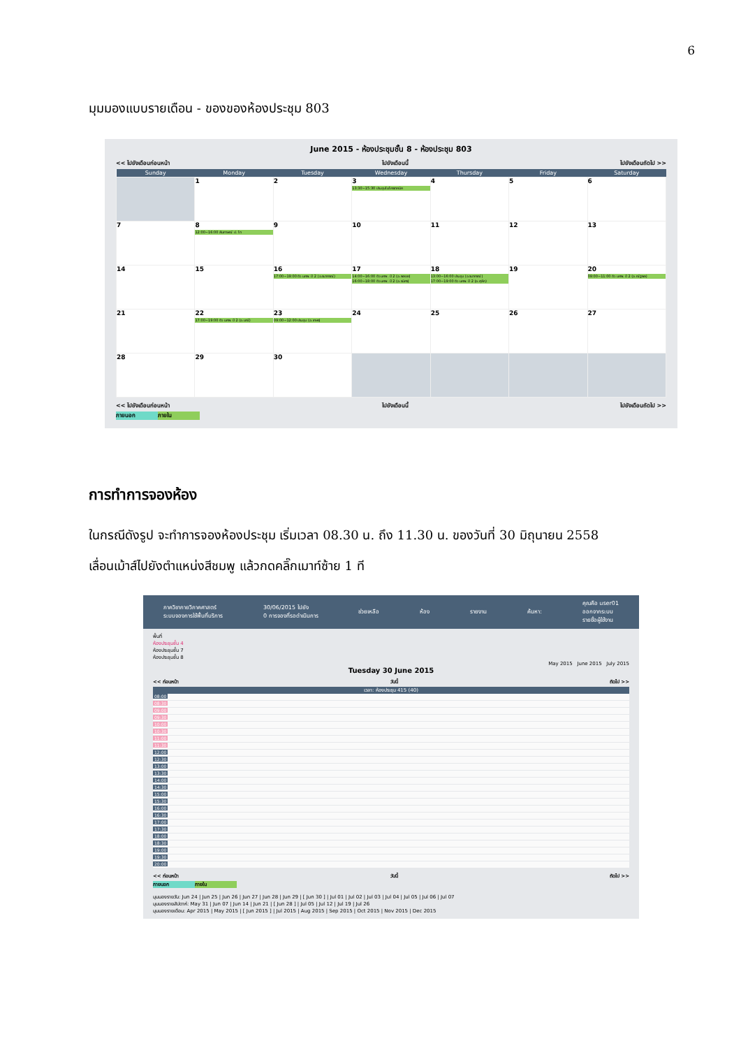6
มุมมองแบบรายเดือน - ของของห้องประชุม 803
June 2015 - ห้องประชุมชั้น 8 - ห้องประชุม 803
<< ไปยังเดือนก่อนหน้า ไปยังเดือนนี้ ไปยังเดือนถัดไป >>
| Sunday | Monday | Tuesday | Wednesday | Thursday | Friday | Saturday |
| --- | --- | --- | --- | --- | --- | --- |
| | 1 | 2 | 3 13:30~15:30 ประชุมไมโครเทคนิค | 4 | 5 | 6 |
| 7 | 8 12:00~16:00 สัมภาษณ์ ป. โท | 9 | 10 | 11 | 12 | 13 |
| 14 | 15 | 16 17:00~19:00 ติว นศพ. ปี 2 (อ.รนากรณ์) | 17 14:00~16:00 ติว นศพ. ปี 2 (อ.พลอย) 16:00~18:00 ติว นศพ. ปี 2 (อ.รนิศร) | 18 13:00~16:00 ประชุม (อ.รนากรณ์) 17:00~19:00 ติว นศพ. ปี 2 (อ.ศุลีก) | 19 | 20 09:00~11:00 ติว นศพ. ปี 2 (อ.ณัฐพล) |
| 21 | 22 17:00~19:00 ติว นศพ. ปี 2 (อ.มณี) | 23 09:00~12:00 ประชุม (อ.เกษร) | 24 | 25 | 26 | 27 |
| 28 | 29 | 30 | | | | |
<< ไปยังเดือนก่อนหน้า ไปยังเดือนนี้ ไปยังเดือนถัดไป >>
ภายนอก ภายใน
การทำการจองห้อง
ในกรณีดังรูป จะทำการจองห้องประชุม เริ่มเวลา 08.30 น. ถึง 11.30 น. ของวันที่ 30 มิถุนายน 2558
เลื่อนเม้าส์ไปยังตำแหน่งสีชมพู แล้วกดคลิ๊กเมาท์ซ้าย 1 ที
ภาควิชากายวิภาคศาสตร์
ระบบจองการใช้พื้นที่บริการ 30/06/2015 ไปยัง
0 การจองที่รอดำเนินการ ช่วยเหลือ ห้อง รายงาน ค้นหา: คุณคือ user01
ออกจากระบบ
รายชื่อผู้ใช้งาน
พื้นที่
ห้องประชุมชั้น 4
ห้องประชุมชั้น 7
ห้องประชุมชั้น 8
May 2015 June 2015 July 2015
Tuesday 30 June 2015
<< ก่อนหน้า วันนี้ ถัดไป >>
เวลา: ห้องประชุม 415 (40)
08:00
08:30
09:00
09:30
10:00
10:30
11:00
11:30
12:00
12:30
13:00
13:30
14:00
14:30
15:00
15:30
16:00
16:30
17:00
17:30
18:00
18:30
19:00
19:30
20:00
<< ก่อนหน้า วันนี้ ถัดไป >>
ภายนอก ภายใน
มุมมองรายวัน: Jun 24 | Jun 25 | Jun 26 | Jun 27 | Jun 28 | Jun 29 | [ Jun 30 ] | Jul 01 | Jul 02 | Jul 03 | Jul 04 | Jul 05 | Jul 06 | Jul 07
มุมมองรายสัปดาห์: May 31 | Jun 07 | Jun 14 | Jun 21 | [ Jun 28 ] | Jul 05 | Jul 12 | Jul 19 | Jul 26
มุมมองรายเดือน: Apr 2015 | May 2015 | [ Jun 2015 ] | Jul 2015 | Aug 2015 | Sep 2015 | Oct 2015 | Nov 2015 | Dec 2015